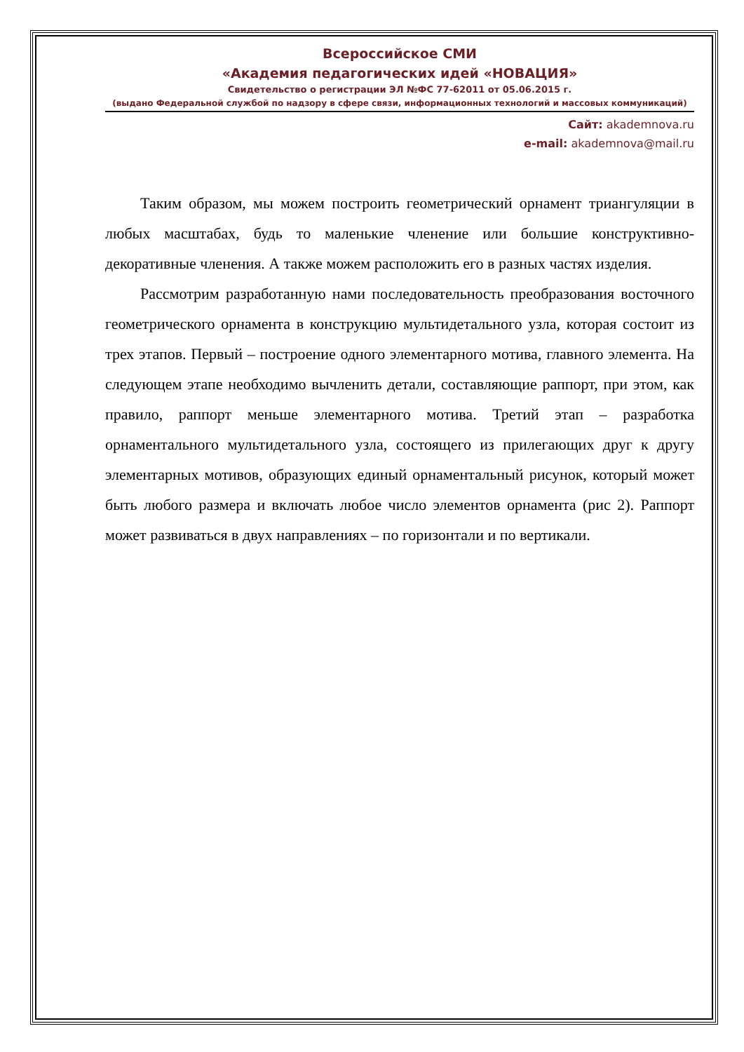Всероссийское СМИ
«Академия педагогических идей «НОВАЦИЯ»
Свидетельство о регистрации ЭЛ №ФС 77-62011 от 05.06.2015 г.
(выдано Федеральной службой по надзору в сфере связи, информационных технологий и массовых коммуникаций)
Сайт: akademnova.ru
e-mail: akademnova@mail.ru
Таким образом, мы можем построить геометрический орнамент триангуляции в любых масштабах, будь то маленькие членение или большие конструктивно-декоративные членения. А также можем расположить его в разных частях изделия.
Рассмотрим разработанную нами последовательность преобразования восточного геометрического орнамента в конструкцию мультидетального узла, которая состоит из трех этапов. Первый – построение одного элементарного мотива, главного элемента. На следующем этапе необходимо вычленить детали, составляющие раппорт, при этом, как правило, раппорт меньше элементарного мотива. Третий этап – разработка орнаментального мультидетального узла, состоящего из прилегающих друг к другу элементарных мотивов, образующих единый орнаментальный рисунок, который может быть любого размера и включать любое число элементов орнамента (рис 2). Раппорт может развиваться в двух направлениях – по горизонтали и по вертикали.